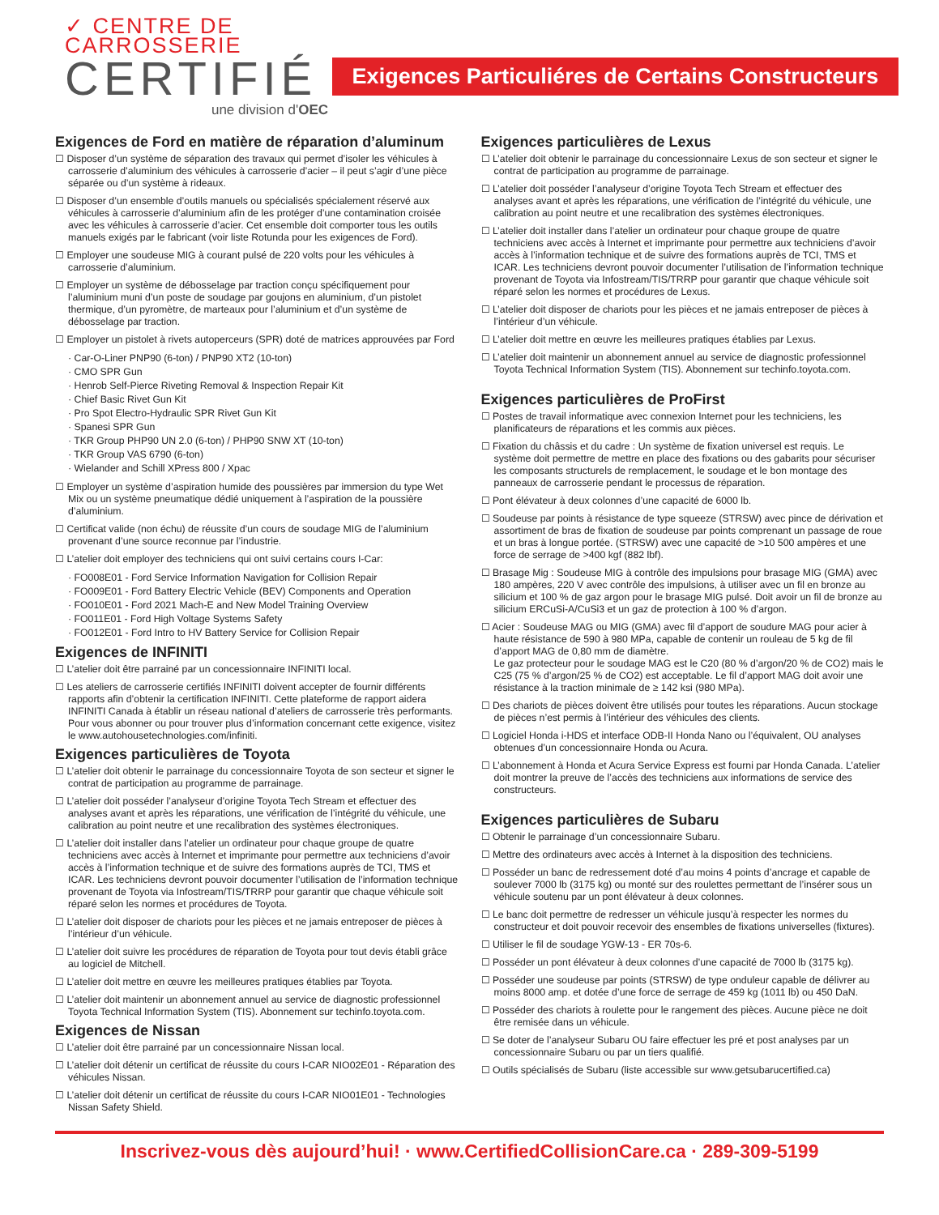✓ CENTRE DE
CARROSSERIE
CERTIFIÉ
une division d'OEC
Exigences Particuliéres de Certains Constructeurs
Exigences de Ford en matière de réparation d’aluminum
☐ Disposer d’un système de séparation des travaux qui permet d’isoler les véhicules à carrosserie d’aluminium des véhicules à carrosserie d’acier – il peut s’agir d’une pièce séparée ou d’un système à rideaux.
☐ Disposer d’un ensemble d’outils manuels ou spécialisés spécialement réservé aux véhicules à carrosserie d’aluminium afin de les protéger d’une contamination croisée avec les véhicules à carrosserie d’acier. Cet ensemble doit comporter tous les outils manuels exigés par le fabricant (voir liste Rotunda pour les exigences de Ford).
☐ Employer une soudeuse MIG à courant pulsé de 220 volts pour les véhicules à carrosserie d’aluminium.
☐ Employer un système de débosselage par traction conçu spécifiquement pour l’aluminium muni d’un poste de soudage par goujons en aluminium, d’un pistolet thermique, d’un pyromètre, de marteaux pour l’aluminium et d’un système de débosselage par traction.
☐ Employer un pistolet à rivets autoperceurs (SPR) doté de matrices approuvées par Ford
· Car-O-Liner PNP90 (6-ton) / PNP90 XT2 (10-ton)
· CMO SPR Gun
· Henrob Self-Pierce Riveting Removal & Inspection Repair Kit
· Chief Basic Rivet Gun Kit
· Pro Spot Electro-Hydraulic SPR Rivet Gun Kit
· Spanesi SPR Gun
· TKR Group PHP90 UN 2.0 (6-ton) / PHP90 SNW XT (10-ton)
· TKR Group VAS 6790 (6-ton)
· Wielander and Schill XPress 800 / Xpac
☐ Employer un système d’aspiration humide des poussières par immersion du type Wet Mix ou un système pneumatique dédié uniquement à l’aspiration de la poussière d’aluminium.
☐ Certificat valide (non échu) de réussite d’un cours de soudage MIG de l’aluminium provenant d’une source reconnue par l’industrie.
☐ L’atelier doit employer des techniciens qui ont suivi certains cours I-Car:
· FO008E01 - Ford Service Information Navigation for Collision Repair
· FO009E01 - Ford Battery Electric Vehicle (BEV) Components and Operation
· FO010E01 - Ford 2021 Mach-E and New Model Training Overview
· FO011E01 - Ford High Voltage Systems Safety
· FO012E01 - Ford Intro to HV Battery Service for Collision Repair
Exigences de INFINITI
☐ L’atelier doit être parrainé par un concessionnaire INFINITI local.
☐ Les ateliers de carrosserie certifiés INFINITI doivent accepter de fournir différents rapports afin d’obtenir la certification INFINITI. Cette plateforme de rapport aidera INFINITI Canada à établir un réseau national d’ateliers de carrosserie très performants. Pour vous abonner ou pour trouver plus d’information concernant cette exigence, visitez le www.autohousetechnologies.com/infiniti.
Exigences particulières de Toyota
☐ L’atelier doit obtenir le parrainage du concessionnaire Toyota de son secteur et signer le contrat de participation au programme de parrainage.
☐ L’atelier doit posséder l’analyseur d’origine Toyota Tech Stream et effectuer des analyses avant et après les réparations, une vérification de l’intégrité du véhicule, une calibration au point neutre et une recalibration des systèmes électroniques.
☐ L’atelier doit installer dans l’atelier un ordinateur pour chaque groupe de quatre techniciens avec accès à Internet et imprimante pour permettre aux techniciens d’avoir accès à l’information technique et de suivre des formations auprès de TCI, TMS et ICAR. Les techniciens devront pouvoir documenter l’utilisation de l’information technique provenant de Toyota via Infostream/TIS/TRRP pour garantir que chaque véhicule soit réparé selon les normes et procédures de Toyota.
☐ L’atelier doit disposer de chariots pour les pièces et ne jamais entreposer de pièces à l’intérieur d’un véhicule.
☐ L’atelier doit suivre les procédures de réparation de Toyota pour tout devis établi grâce au logiciel de Mitchell.
☐ L’atelier doit mettre en œuvre les meilleures pratiques établies par Toyota.
☐ L’atelier doit maintenir un abonnement annuel au service de diagnostic professionnel Toyota Technical Information System (TIS). Abonnement sur techinfo.toyota.com.
Exigences de Nissan
☐ L’atelier doit être parrainé par un concessionnaire Nissan local.
☐ L’atelier doit détenir un certificat de réussite du cours I-CAR NIO02E01 - Réparation des véhicules Nissan.
☐ L’atelier doit détenir un certificat de réussite du cours I-CAR NIO01E01 - Technologies Nissan Safety Shield.
Exigences particulières de Lexus
☐ L’atelier doit obtenir le parrainage du concessionnaire Lexus de son secteur et signer le contrat de participation au programme de parrainage.
☐ L’atelier doit posséder l’analyseur d’origine Toyota Tech Stream et effectuer des analyses avant et après les réparations, une vérification de l’intégrité du véhicule, une calibration au point neutre et une recalibration des systèmes électroniques.
☐ L’atelier doit installer dans l’atelier un ordinateur pour chaque groupe de quatre techniciens avec accès à Internet et imprimante pour permettre aux techniciens d’avoir accès à l’information technique et de suivre des formations auprès de TCI, TMS et ICAR. Les techniciens devront pouvoir documenter l’utilisation de l’information technique provenant de Toyota via Infostream/TIS/TRRP pour garantir que chaque véhicule soit réparé selon les normes et procédures de Lexus.
☐ L’atelier doit disposer de chariots pour les pièces et ne jamais entreposer de pièces à l’intérieur d’un véhicule.
☐ L’atelier doit mettre en œuvre les meilleures pratiques établies par Lexus.
☐ L’atelier doit maintenir un abonnement annuel au service de diagnostic professionnel Toyota Technical Information System (TIS). Abonnement sur techinfo.toyota.com.
Exigences particulières de ProFirst
☐ Postes de travail informatique avec connexion Internet pour les techniciens, les planificateurs de réparations et les commis aux pièces.
☐ Fixation du châssis et du cadre : Un système de fixation universel est requis. Le système doit permettre de mettre en place des fixations ou des gabarits pour sécuriser les composants structurels de remplacement, le soudage et le bon montage des panneaux de carrosserie pendant le processus de réparation.
☐ Pont élévateur à deux colonnes d’une capacité de 6000 lb.
☐ Soudeuse par points à résistance de type squeeze (STRSW) avec pince de dérivation et assortiment de bras de fixation de soudeuse par points comprenant un passage de roue et un bras à longue portée. (STRSW) avec une capacité de >10 500 ampères et une force de serrage de >400 kgf (882 lbf).
☐ Brasage Mig : Soudeuse MIG à contrôle des impulsions pour brasage MIG (GMA) avec 180 ampères, 220 V avec contrôle des impulsions, à utiliser avec un fil en bronze au silicium et 100 % de gaz argon pour le brasage MIG pulsé. Doit avoir un fil de bronze au silicium ERCuSi-A/CuSi3 et un gaz de protection à 100 % d’argon.
☐ Acier : Soudeuse MAG ou MIG (GMA) avec fil d’apport de soudure MAG pour acier à haute résistance de 590 à 980 MPa, capable de contenir un rouleau de 5 kg de fil d’apport MAG de 0,80 mm de diamètre.
Le gaz protecteur pour le soudage MAG est le C20 (80 % d’argon/20 % de CO2) mais le C25 (75 % d’argon/25 % de CO2) est acceptable. Le fil d’apport MAG doit avoir une résistance à la traction minimale de ≥ 142 ksi (980 MPa).
☐ Des chariots de pièces doivent être utilisés pour toutes les réparations. Aucun stockage de pièces n’est permis à l’intérieur des véhicules des clients.
☐ Logiciel Honda i-HDS et interface ODB-II Honda Nano ou l’équivalent, OU analyses obtenues d’un concessionnaire Honda ou Acura.
☐ L’abonnement à Honda et Acura Service Express est fourni par Honda Canada. L’atelier doit montrer la preuve de l’accès des techniciens aux informations de service des constructeurs.
Exigences particulières de Subaru
☐ Obtenir le parrainage d’un concessionnaire Subaru.
☐ Mettre des ordinateurs avec accès à Internet à la disposition des techniciens.
☐ Posséder un banc de redressement doté d’au moins 4 points d’ancrage et capable de soulever 7000 lb (3175 kg) ou monté sur des roulettes permettant de l’insérer sous un véhicule soutenu par un pont élévateur à deux colonnes.
☐ Le banc doit permettre de redresser un véhicule jusqu’à respecter les normes du constructeur et doit pouvoir recevoir des ensembles de fixations universelles (fixtures).
☐ Utiliser le fil de soudage YGW-13 - ER 70s-6.
☐ Posséder un pont élévateur à deux colonnes d’une capacité de 7000 lb (3175 kg).
☐ Posséder une soudeuse par points (STRSW) de type onduleur capable de délivrer au moins 8000 amp. et dotée d’une force de serrage de 459 kg (1011 lb) ou 450 DaN.
☐ Posséder des chariots à roulette pour le rangement des pièces. Aucune pièce ne doit être remisée dans un véhicule.
☐ Se doter de l’analyseur Subaru OU faire effectuer les pré et post analyses par un concessionnaire Subaru ou par un tiers qualifié.
☐ Outils spécialisés de Subaru (liste accessible sur www.getsubarucertified.ca)
Inscrivez-vous dès aujourd’hui! · www.CertifiedCollisionCare.ca · 289-309-5199